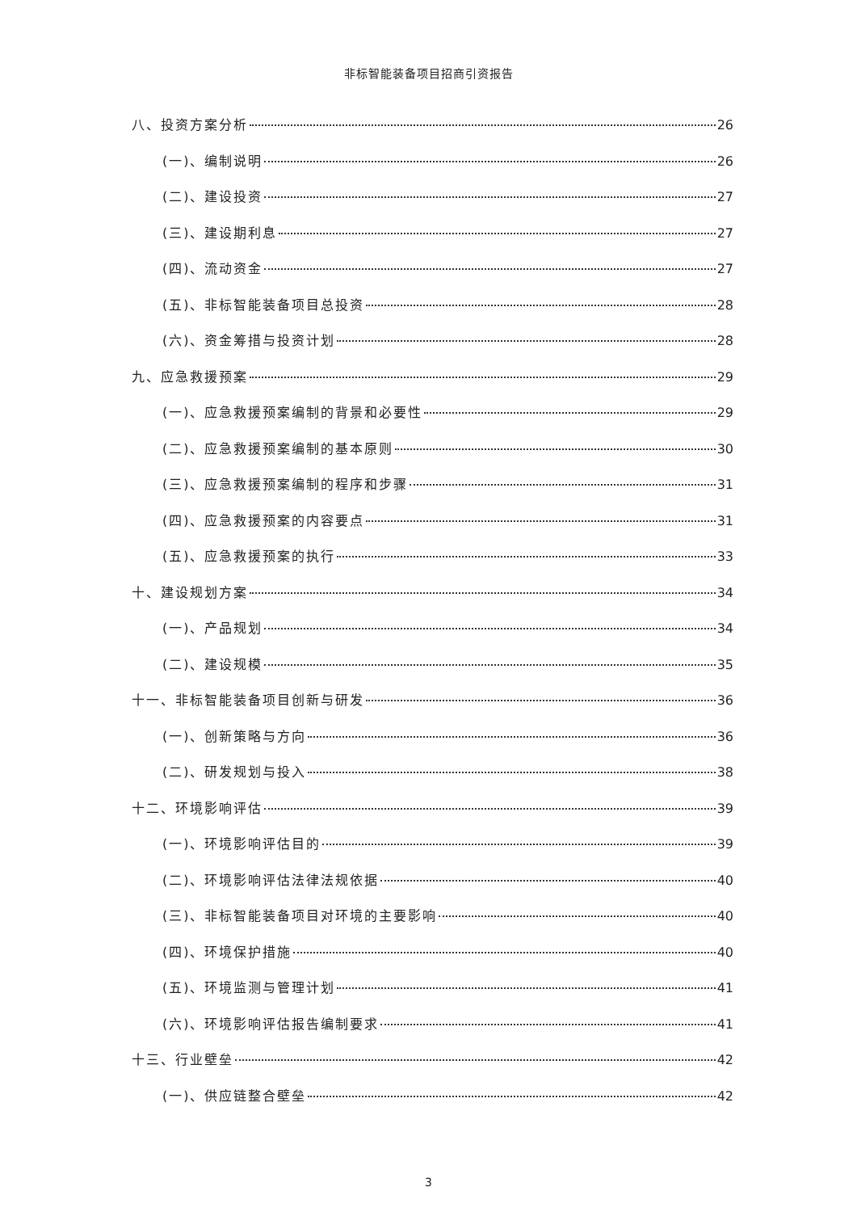非标智能装备项目招商引资报告
八、投资方案分析 26
(一)、编制说明 26
(二)、建设投资 27
(三)、建设期利息 27
(四)、流动资金 27
(五)、非标智能装备项目总投资 28
(六)、资金筹措与投资计划 28
九、应急救援预案 29
(一)、应急救援预案编制的背景和必要性 29
(二)、应急救援预案编制的基本原则 30
(三)、应急救援预案编制的程序和步骤 31
(四)、应急救援预案的内容要点 31
(五)、应急救援预案的执行 33
十、建设规划方案 34
(一)、产品规划 34
(二)、建设规模 35
十一、非标智能装备项目创新与研发 36
(一)、创新策略与方向 36
(二)、研发规划与投入 38
十二、环境影响评估 39
(一)、环境影响评估目的 39
(二)、环境影响评估法律法规依据 40
(三)、非标智能装备项目对环境的主要影响 40
(四)、环境保护措施 40
(五)、环境监测与管理计划 41
(六)、环境影响评估报告编制要求 41
十三、行业壁垒 42
(一)、供应链整合壁垒 42
3